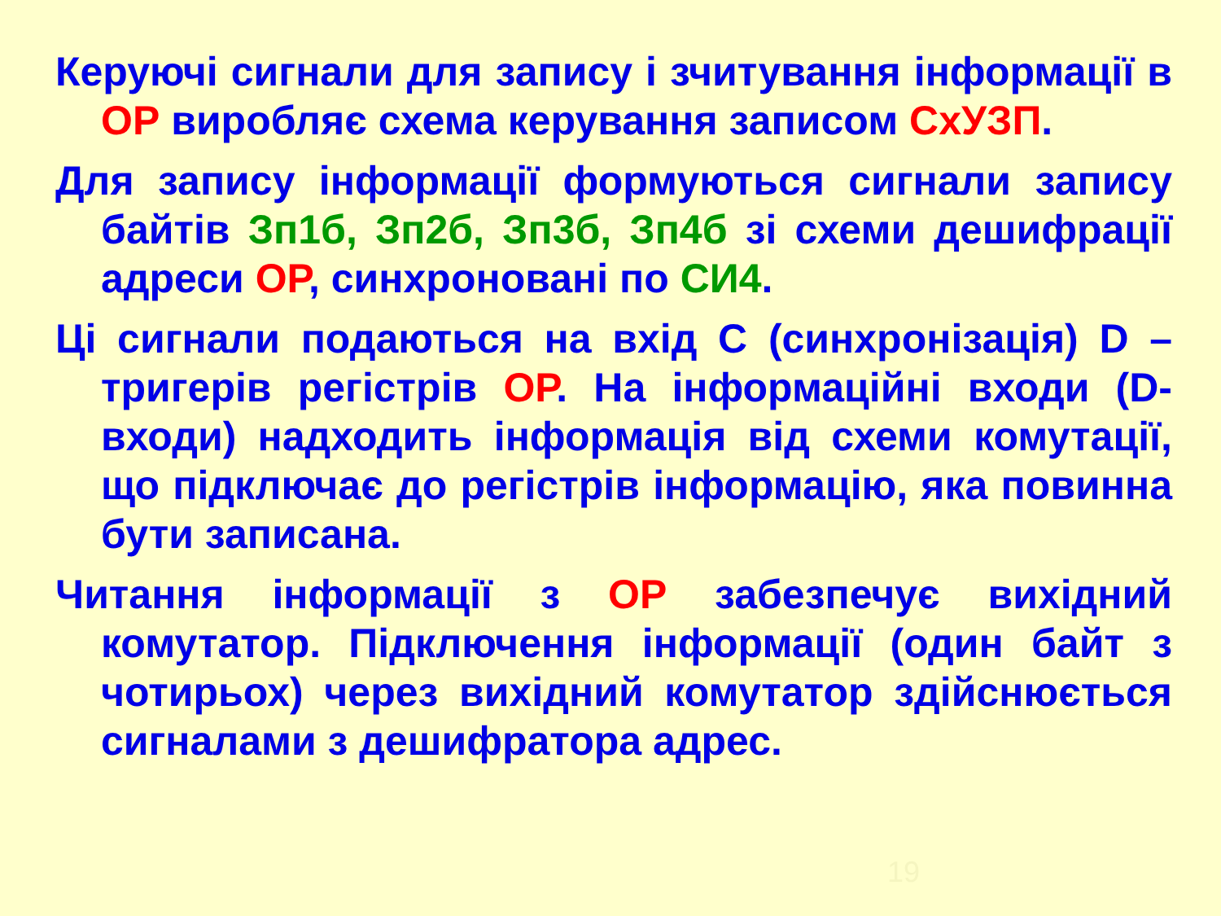Керуючі сигнали для запису і зчитування інформації в ОР виробляє схема керування записом СхУЗП.
Для запису інформації формуються сигнали запису байтів Зп1б, Зп2б, Зп3б, Зп4б зі схеми дешифрації адреси ОР, синхроновані по СИ4.
Ці сигнали подаються на вхід С (синхронізація) D – тригерів регістрів ОР. На інформаційні входи (D-входи) надходить інформація від схеми комутації, що підключає до регістрів інформацію, яка повинна бути записана.
Читання інформації з ОР забезпечує вихідний комутатор. Підключення інформації (один байт з чотирьох) через вихідний комутатор здійснюється сигналами з дешифратора адрес.
19